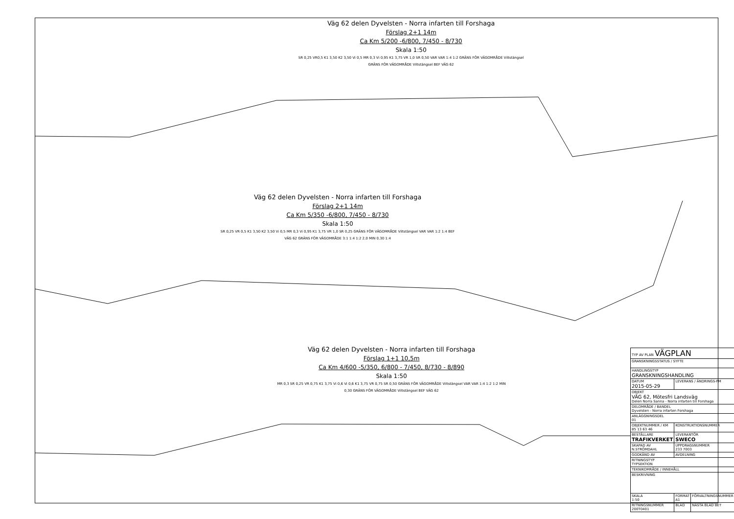Väg 62 delen Dyvelsten - Norra infarten till Forshaga
Förslag 2+1 14m
Ca Km 5/200 -6/800, 7/450 - 8/730
Skala 1:50
SR 0,25 VR0,5 K1 3,50 K2 3,50 Vi 0,5 MR 0,3 Vi 0,95 K1 3,75 VR 1,0 SR 0,50 VAR VAR 1:4 1:2 GRÄNS FÖR VÄGOMRÅDE Viltstängsel GRÄNS FÖR VÄGOMRÅDE Viltstängsel BEF VÄG 62
Väg 62 delen Dyvelsten - Norra infarten till Forshaga
Förslag 2+1 14m
Ca Km 5/350 -6/800, 7/450 - 8/730
Skala 1:50
SR 0,25 VR 0,5 K1 3,50 K2 3,50 Vi 0,5 MR 0,3 Vi 0,95 K1 3,75 VR 1,0 SR 0,25 GRÄNS FÖR VÄGOMRÅDE Viltstängsel VAR VAR 1:2 1:4 BEF VÄG 62 GRÄNS FÖR VÄGOMRÅDE 3:1 1:4 1:2 2,0 MIN 0,30 1:4
Väg 62 delen Dyvelsten - Norra infarten till Forshaga
Förslag 1+1 10,5m
Ca Km 4/600 -5/350, 6/800 - 7/450, 8/730 - 8/890
Skala 1:50
MR 0,3 SR 0,25 VR 0,75 K1 3,75 Vi 0,6 Vi 0,6 K1 3,75 VR 0,75 SR 0,50 GRÄNS FÖR VÄGOMRÅDE Viltstängsel VAR VAR 1:4 1:2 1:2 MIN 0,30 GRÄNS FÖR VÄGOMRÅDE Viltstängsel BEF VÄG 62
| TYP AV PLAN VÄGPLAN | | |
| GRANSKNINGSSTATUS / SYFTE | | |
| HANDLINGSTYP GRANSKNINGSHANDLING | | |
| DATUM 2015-05-29 | LEVERANS / ÄNDRINGS-PM | |
| OBJEKT VÄG 62, Mötesfri Landsväg Delen Norra Sanna - Norra infarten till Forshaga | | |
| DELOMRÅDE / BANDEL Dyvelsten - Norra infarten Forshaga | | |
| ANLÄGGNINGSDEL 01 | | |
| OBJEKTNUMMER / KM 85 13 63 46 | KONSTRUKTIONSNUMMER | |
| BESTÄLLARE TRAFIKVERKET | LEVERANTÖR SWECO | |
| SKAPAD AV N.STRÖMDAHL | UPPDRAGSNUMMER 233 7003 | |
| GODKÄND AV | AVDELNING | |
| RITNINGSTYP TYPSEKTION | | |
| TEKNIKOMRÅDE / INNEHÅLL | | |
| BESKRIVNING | | |
| SKALA 1:50 | FORMAT A1 | FÖRVALTNINGSNUMMER |
| RITNINGSNUMMER 200T0401 | BLAD | NÄSTA BLAD BET |